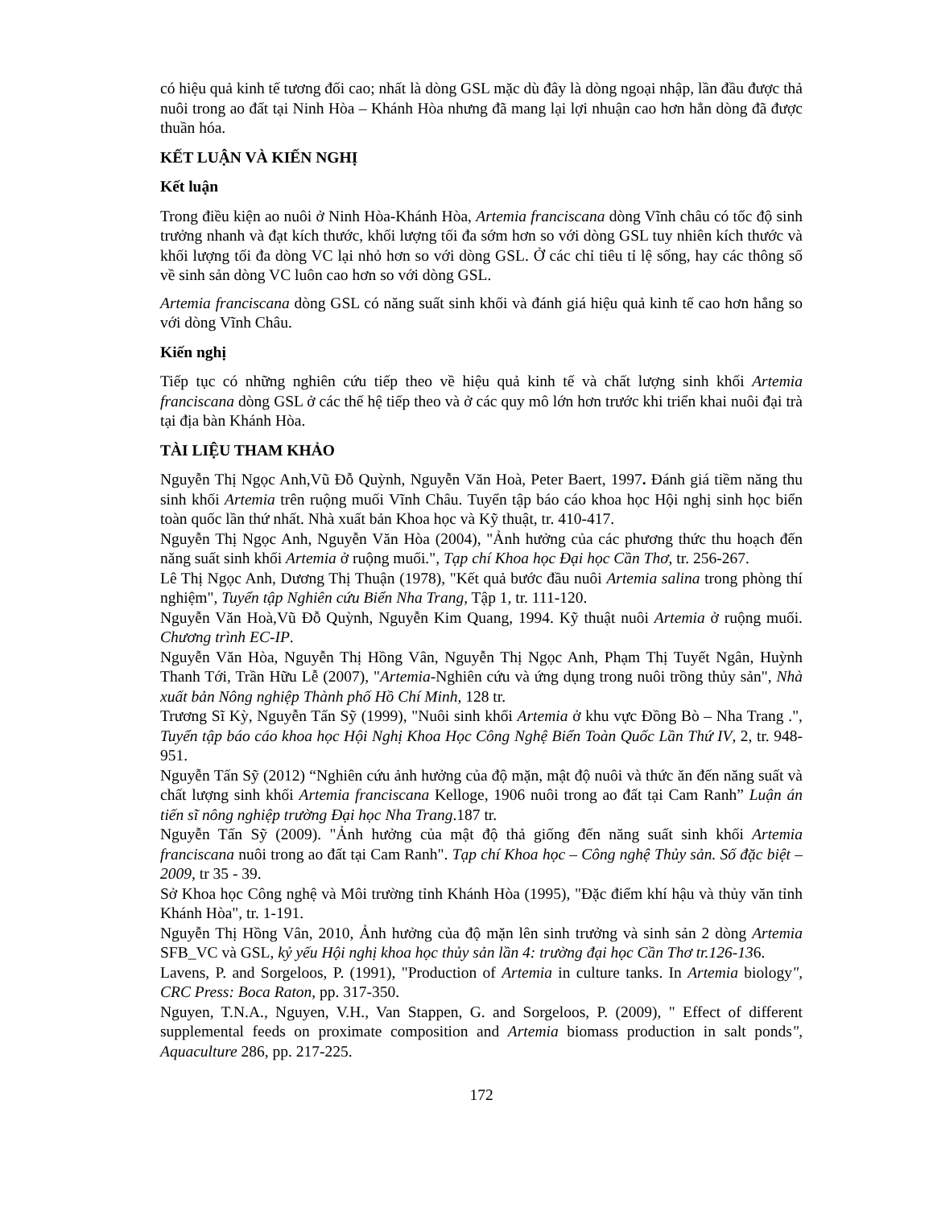có hiệu quả kinh tế tương đối cao; nhất là dòng GSL mặc dù đây là dòng ngoại nhập, lần đầu được thả nuôi trong ao đất tại Ninh Hòa – Khánh Hòa nhưng đã mang lại lợi nhuận cao hơn hẳn dòng đã được thuần hóa.
KẾT LUẬN VÀ KIẾN NGHỊ
Kết luận
Trong điều kiện ao nuôi ở Ninh Hòa-Khánh Hòa, Artemia franciscana dòng Vĩnh châu có tốc độ sinh trưởng nhanh và đạt kích thước, khối lượng tối đa sớm hơn so với dòng GSL tuy nhiên kích thước và khối lượng tối đa dòng VC lại nhỏ hơn so với dòng GSL. Ở các chỉ tiêu tỉ lệ sống, hay các thông số về sinh sản dòng VC luôn cao hơn so với dòng GSL.
Artemia franciscana dòng GSL có năng suất sinh khối và đánh giá hiệu quả kinh tế cao hơn hẳng so với dòng Vĩnh Châu.
Kiến nghị
Tiếp tục có những nghiên cứu tiếp theo về hiệu quả kinh tế và chất lượng sinh khối Artemia franciscana dòng GSL ở các thế hệ tiếp theo và ở các quy mô lớn hơn trước khi triển khai nuôi đại trà tại địa bàn Khánh Hòa.
TÀI LIỆU THAM KHẢO
Nguyễn Thị Ngọc Anh,Vũ Đỗ Quỳnh, Nguyễn Văn Hoà, Peter Baert, 1997. Đánh giá tiềm năng thu sinh khối Artemia trên ruộng muối Vĩnh Châu. Tuyển tập báo cáo khoa học Hội nghị sinh học biển toàn quốc lần thứ nhất. Nhà xuất bản Khoa học và Kỹ thuật, tr. 410-417.
Nguyễn Thị Ngọc Anh, Nguyễn Văn Hòa (2004), "Ảnh hưởng của các phương thức thu hoạch đến năng suất sinh khối Artemia ở ruộng muối.", Tạp chí Khoa học Đại học Cần Thơ, tr. 256-267.
Lê Thị Ngọc Anh, Dương Thị Thuận (1978), "Kết quả bước đầu nuôi Artemia salina trong phòng thí nghiệm", Tuyển tập Nghiên cứu Biển Nha Trang, Tập 1, tr. 111-120.
Nguyễn Văn Hoà,Vũ Đỗ Quỳnh, Nguyễn Kim Quang, 1994. Kỹ thuật nuôi Artemia ở ruộng muối. Chương trình EC-IP.
Nguyễn Văn Hòa, Nguyễn Thị Hồng Vân, Nguyễn Thị Ngọc Anh, Phạm Thị Tuyết Ngân, Huỳnh Thanh Tới, Trần Hữu Lễ (2007), "Artemia-Nghiên cứu và ứng dụng trong nuôi trồng thủy sản", Nhà xuất bản Nông nghiệp Thành phố Hồ Chí Minh, 128 tr.
Trương Sĩ Kỳ, Nguyễn Tấn Sỹ (1999), "Nuôi sinh khối Artemia ở khu vực Đồng Bò – Nha Trang .", Tuyển tập báo cáo khoa học Hội Nghị Khoa Học Công Nghệ Biển Toàn Quốc Lần Thứ IV, 2, tr. 948-951.
Nguyễn Tấn Sỹ (2012) “Nghiên cứu ảnh hưởng của độ mặn, mật độ nuôi và thức ăn đến năng suất và chất lượng sinh khối Artemia franciscana Kelloge, 1906 nuôi trong ao đất tại Cam Ranh” Luận án tiến sĩ nông nghiệp trường Đại học Nha Trang.187 tr.
Nguyễn Tấn Sỹ (2009). "Ảnh hưởng của mật độ thả giống đến năng suất sinh khối Artemia franciscana nuôi trong ao đất tại Cam Ranh". Tạp chí Khoa học – Công nghệ Thủy sản. Số đặc biệt – 2009, tr 35 - 39.
Sở Khoa học Công nghệ và Môi trường tỉnh Khánh Hòa (1995), "Đặc điểm khí hậu và thủy văn tỉnh Khánh Hòa", tr. 1-191.
Nguyễn Thị Hồng Vân, 2010, Ảnh hưởng của độ mặn lên sinh trưởng và sinh sản 2 dòng Artemia SFB_VC và GSL, kỷ yếu Hội nghị khoa học thủy sản lần 4: trường đại học Cần Thơ tr.126-136.
Lavens, P. and Sorgeloos, P. (1991), "Production of Artemia in culture tanks. In Artemia biology", CRC Press: Boca Raton, pp. 317-350.
Nguyen, T.N.A., Nguyen, V.H., Van Stappen, G. and Sorgeloos, P. (2009), " Effect of different supplemental feeds on proximate composition and Artemia biomass production in salt ponds", Aquaculture 286, pp. 217-225.
172